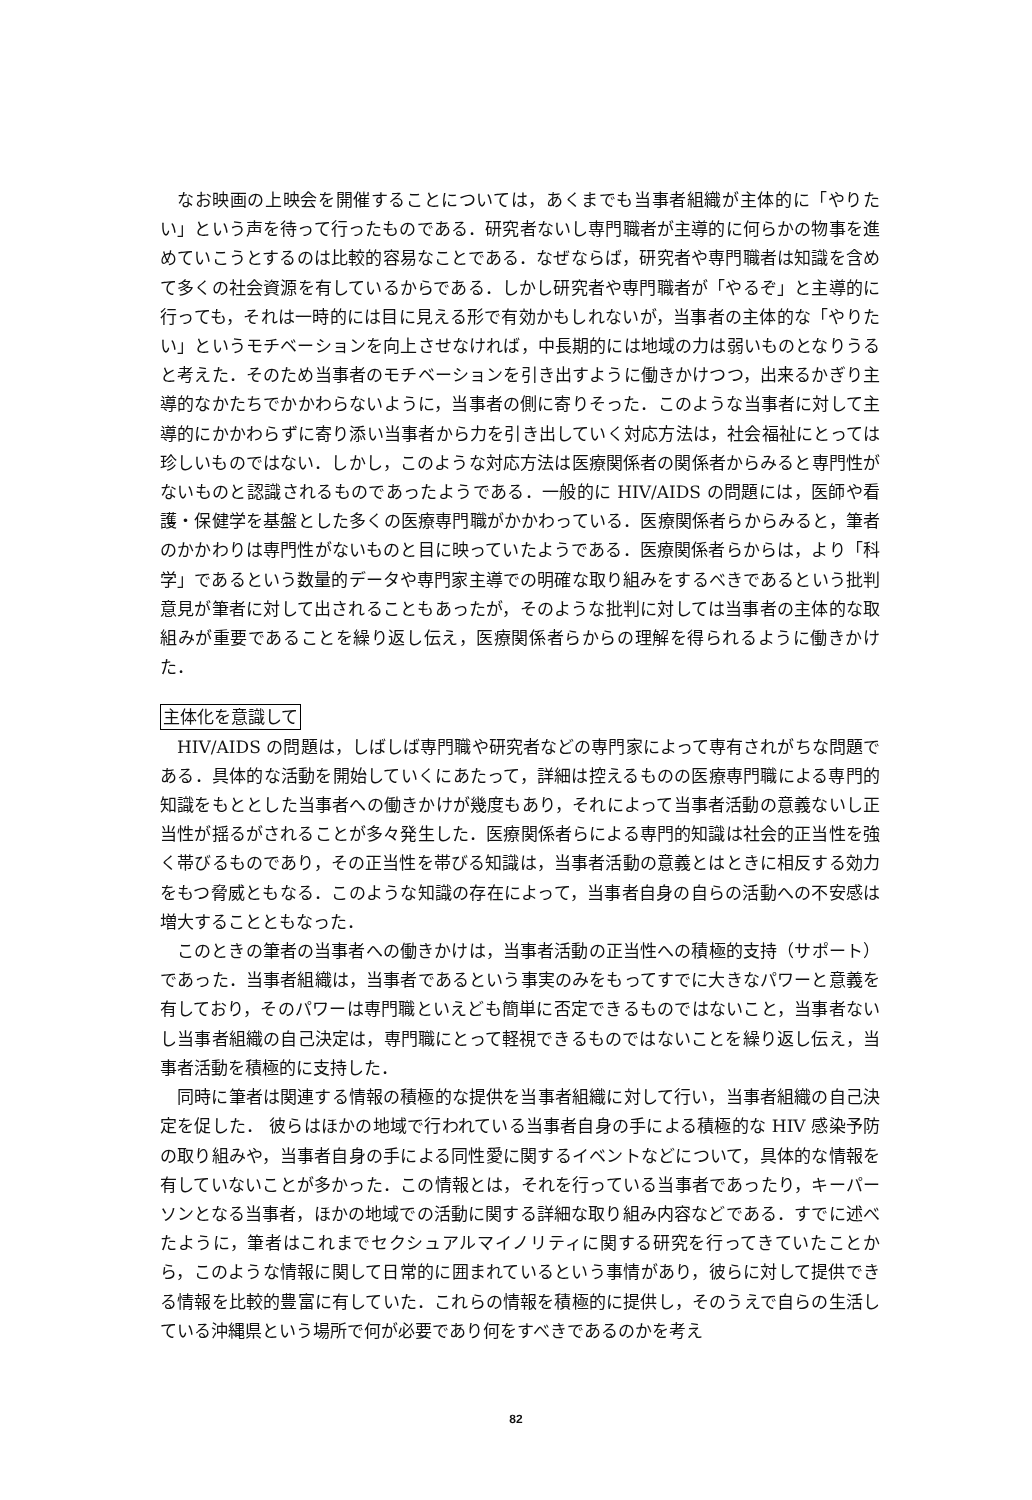なお映画の上映会を開催することについては，あくまでも当事者組織が主体的に「やりたい」という声を待って行ったものである．研究者ないし専門職者が主導的に何らかの物事を進めていこうとするのは比較的容易なことである．なぜならば，研究者や専門職者は知識を含めて多くの社会資源を有しているからである．しかし研究者や専門職者が「やるぞ」と主導的に行っても，それは一時的には目に見える形で有効かもしれないが，当事者の主体的な「やりたい」というモチベーションを向上させなければ，中長期的には地域の力は弱いものとなりうると考えた．そのため当事者のモチベーションを引き出すように働きかけつつ，出来るかぎり主導的なかたちでかかわらないように，当事者の側に寄りそった．このような当事者に対して主導的にかかわらずに寄り添い当事者から力を引き出していく対応方法は，社会福祉にとっては珍しいものではない．しかし，このような対応方法は医療関係者の関係者からみると専門性がないものと認識されるものであったようである．一般的に HIV/AIDS の問題には，医師や看護・保健学を基盤とした多くの医療専門職がかかわっている．医療関係者らからみると，筆者のかかわりは専門性がないものと目に映っていたようである．医療関係者らからは，より「科学」であるという数量的データや専門家主導での明確な取り組みをするべきであるという批判意見が筆者に対して出されることもあったが，そのような批判に対しては当事者の主体的な取組みが重要であることを繰り返し伝え，医療関係者らからの理解を得られるように働きかけた．
主体化を意識して
HIV/AIDS の問題は，しばしば専門職や研究者などの専門家によって専有されがちな問題である．具体的な活動を開始していくにあたって，詳細は控えるものの医療専門職による専門的知識をもととした当事者への働きかけが幾度もあり，それによって当事者活動の意義ないし正当性が揺るがされることが多々発生した．医療関係者らによる専門的知識は社会的正当性を強く帯びるものであり，その正当性を帯びる知識は，当事者活動の意義とはときに相反する効力をもつ脅威ともなる．このような知識の存在によって，当事者自身の自らの活動への不安感は増大することともなった．
このときの筆者の当事者への働きかけは，当事者活動の正当性への積極的支持（サポート）であった．当事者組織は，当事者であるという事実のみをもってすでに大きなパワーと意義を有しており，そのパワーは専門職といえども簡単に否定できるものではないこと，当事者ないし当事者組織の自己決定は，専門職にとって軽視できるものではないことを繰り返し伝え，当事者活動を積極的に支持した．
同時に筆者は関連する情報の積極的な提供を当事者組織に対して行い，当事者組織の自己決定を促した． 彼らはほかの地域で行われている当事者自身の手による積極的な HIV 感染予防の取り組みや，当事者自身の手による同性愛に関するイベントなどについて，具体的な情報を有していないことが多かった．この情報とは，それを行っている当事者であったり，キーパーソンとなる当事者，ほかの地域での活動に関する詳細な取り組み内容などである．すでに述べたように，筆者はこれまでセクシュアルマイノリティに関する研究を行ってきていたことから，このような情報に関して日常的に囲まれているという事情があり，彼らに対して提供できる情報を比較的豊富に有していた．これらの情報を積極的に提供し，そのうえで自らの生活している沖縄県という場所で何が必要であり何をすべきであるのかを考え
82